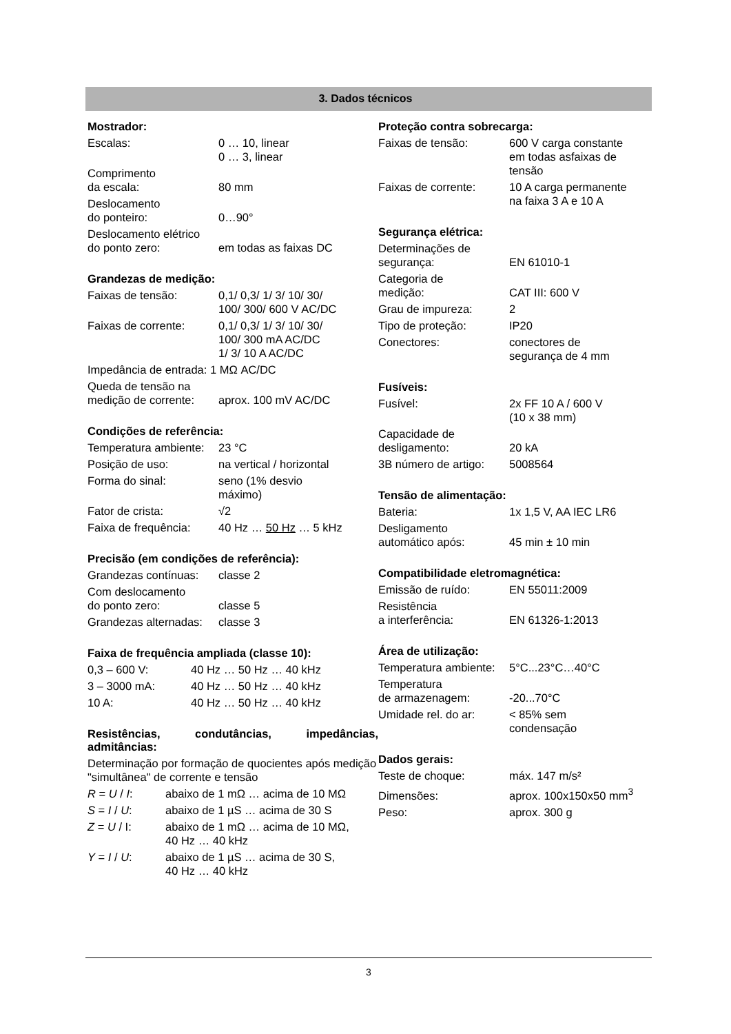3. Dados técnicos
Mostrador:
| Escalas: | 0 … 10, linear 0 … 3, linear |
| Comprimento da escala: | 80 mm |
| Deslocamento do ponteiro: | 0…90° |
| Deslocamento elétrico do ponto zero: | em todas as faixas DC |
Grandezas de medição:
| Faixas de tensão: | 0,1/ 0,3/ 1/ 3/ 10/ 30/ 100/ 300/ 600 V AC/DC |
| Faixas de corrente: | 0,1/ 0,3/ 1/ 3/ 10/ 30/ 100/ 300 mA AC/DC 1/ 3/ 10 A AC/DC |
| Impedância de entrada: 1 MΩ AC/DC | |
| Queda de tensão na medição de corrente: | aprox. 100 mV AC/DC |
Condições de referência:
| Temperatura ambiente: | 23 °C |
| Posição de uso: | na vertical / horizontal |
| Forma do sinal: | seno (1% desvio máximo) |
| Fator de crista: | √2 |
| Faixa de frequência: | 40 Hz … 50 Hz … 5 kHz |
Precisão (em condições de referência):
| Grandezas contínuas: | classe 2 |
| Com deslocamento do ponto zero: | classe 5 |
| Grandezas alternadas: | classe 3 |
Faixa de frequência ampliada (classe 10):
| 0,3 – 600 V: | 40 Hz … 50 Hz … 40 kHz |
| 3 – 3000 mA: | 40 Hz … 50 Hz … 40 kHz |
| 10 A: | 40 Hz … 50 Hz … 40 kHz |
Resistências, condutâncias, impedâncias, admitâncias:
Determinação por formação de quocientes após medição "simultânea" de corrente e tensão
| R = U / I : | abaixo de 1 mΩ … acima de 10 MΩ |
| S = I / U : | abaixo de 1 µS … acima de 30 S |
| Z = U / I: | abaixo de 1 mΩ … acima de 10 MΩ, 40 Hz … 40 kHz |
| Y = I / U : | abaixo de 1 µS … acima de 30 S, 40 Hz … 40 kHz |
Proteção contra sobrecarga:
| Faixas de tensão: | 600 V carga constante em todas asfaixas de tensão |
| Faixas de corrente: | 10 A carga permanente na faixa 3 A e 10 A |
Segurança elétrica:
| Determinações de segurança: | EN 61010-1 |
| Categoria de medição: | CAT III: 600 V |
| Grau de impureza: | 2 |
| Tipo de proteção: | IP20 |
| Conectores: | conectores de segurança de 4 mm |
Fusíveis:
| Fusível: | 2x FF 10 A / 600 V (10 x 38 mm) |
| Capacidade de desligamento: | 20 kA |
| 3B número de artigo: | 5008564 |
Tensão de alimentação:
| Bateria: | 1x 1,5 V, AA IEC LR6 |
| Desligamento automático após: | 45 min ± 10 min |
Compatibilidade eletromagnética:
| Emissão de ruído: | EN 55011:2009 |
| Resistência a interferência: | EN 61326-1:2013 |
Área de utilização:
| Temperatura ambiente: | 5°C...23°C…40°C |
| Temperatura de armazenagem: | -20...70°C |
| Umidade rel. do ar: | < 85% sem condensação |
Dados gerais:
| Teste de choque: | máx. 147 m/s² |
| Dimensões: | aprox. 100x150x50 mm<sup>3</sup> |
| Peso: | aprox. 300 g |
3